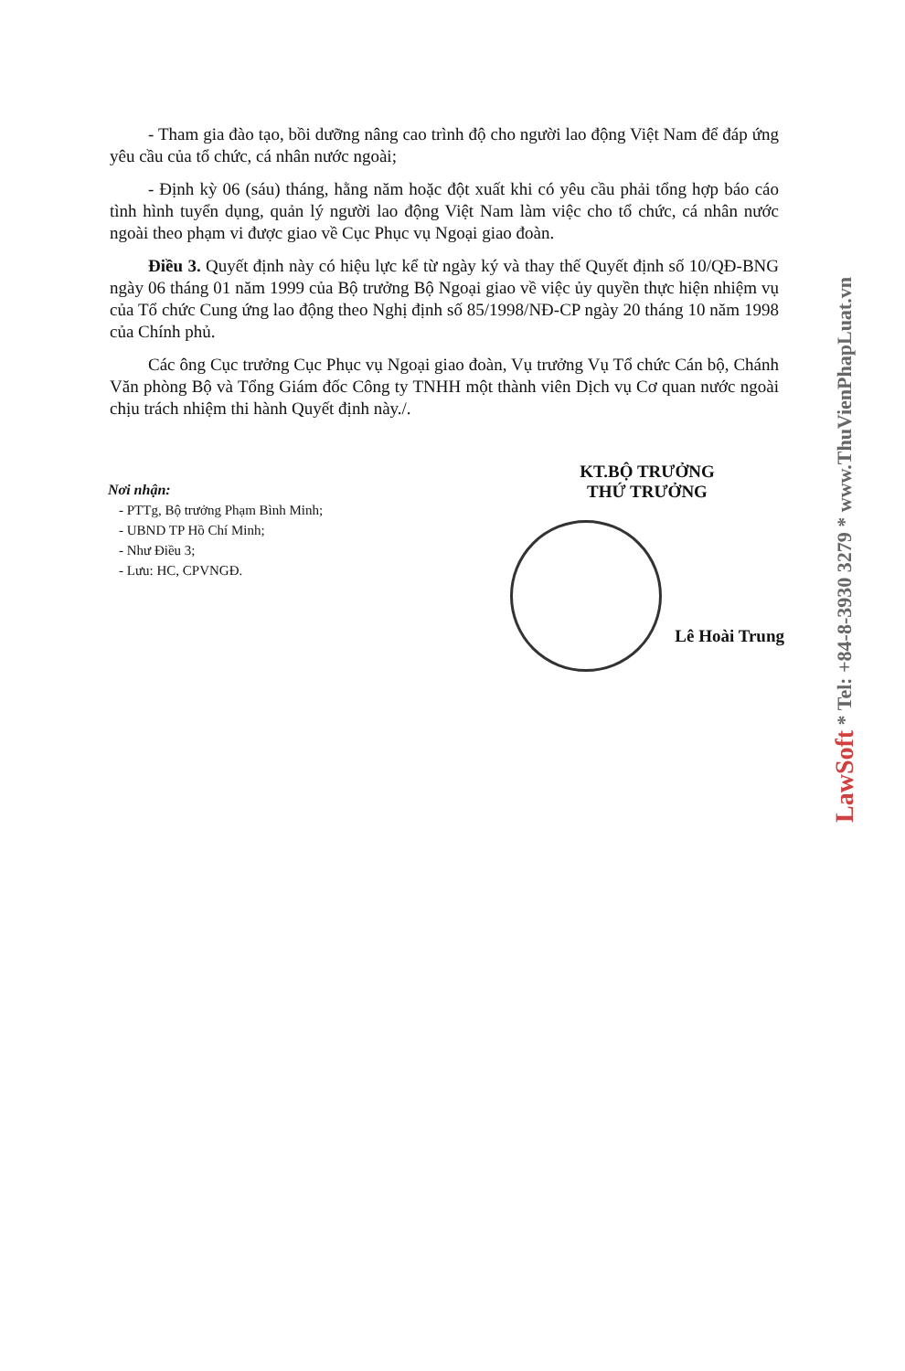- Tham gia đào tạo, bồi dưỡng nâng cao trình độ cho người lao động Việt Nam để đáp ứng yêu cầu của tổ chức, cá nhân nước ngoài;
- Định kỳ 06 (sáu) tháng, hằng năm hoặc đột xuất khi có yêu cầu phải tổng hợp báo cáo tình hình tuyển dụng, quản lý người lao động Việt Nam làm việc cho tổ chức, cá nhân nước ngoài theo phạm vi được giao về Cục Phục vụ Ngoại giao đoàn.
Điều 3. Quyết định này có hiệu lực kể từ ngày ký và thay thế Quyết định số 10/QĐ-BNG ngày 06 tháng 01 năm 1999 của Bộ trưởng Bộ Ngoại giao về việc ủy quyền thực hiện nhiệm vụ của Tổ chức Cung ứng lao động theo Nghị định số 85/1998/NĐ-CP ngày 20 tháng 10 năm 1998 của Chính phủ.
Các ông Cục trưởng Cục Phục vụ Ngoại giao đoàn, Vụ trưởng Vụ Tổ chức Cán bộ, Chánh Văn phòng Bộ và Tổng Giám đốc Công ty TNHH một thành viên Dịch vụ Cơ quan nước ngoài chịu trách nhiệm thi hành Quyết định này./.
Nơi nhận:
- PTTg, Bộ trưởng Phạm Bình Minh;
- UBND TP Hồ Chí Minh;
- Như Điều 3;
- Lưu: HC, CPVNGĐ.
KT.BỘ TRƯỞNG
THỨ TRƯỞNG
Lê Hoài Trung
LawSoft * Tel: +84-8-3930 3279 * www.ThuVienPhapLuat.vn